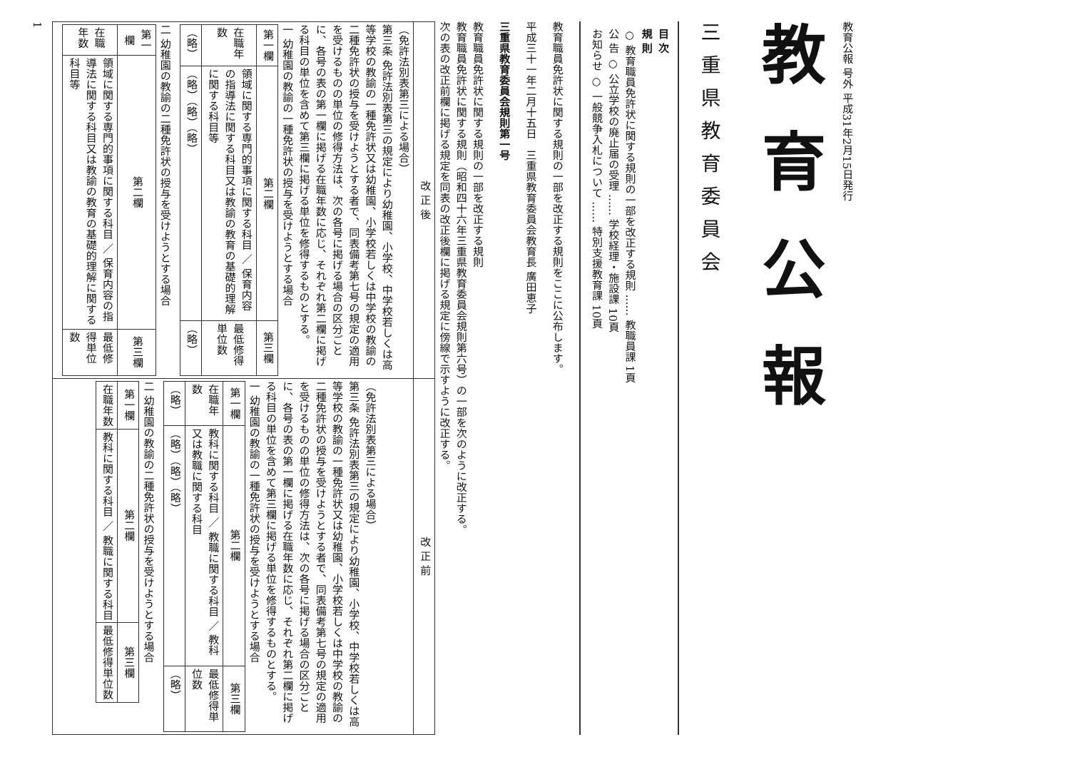教育公報 号外 平成31年2月15日発行
教育公報
三重県教育委員会
目 次
規 則
○ 教育職員免許状に関する規則の一部を改正する規則 …… 教職員課 1頁
公 告 ○ 公立学校の廃止届の受理 …… 学校経理・施設課 10頁
お知らせ ○ 一般競争入札について …… 特別支援教育課 10頁
教育職員免許状に関する規則の一部を改正する規則をここに公布します。
平成三十一年二月十五日　三重県教育委員会教育長 廣田恵子
三重県教育委員会規則第一号
教育職員免許状に関する規則の一部を改正する規則
教育職員免許状に関する規則（昭和四十六年三重県教育委員会規則第六号）の一部を次のように改正する。
次の表の改正前欄に掲げる規定を同表の改正後欄に掲げる規定に傍線で示すように改正する。
| 改 正 後 | 改 正 前 |
| --- | --- |
| （免許法別表第三による場合） 第三条 免許法別表第三の規定により幼稚園、小学校、中学校若しくは高等学校の教諭の一種免許状又は幼稚園、小学校若しくは中学校の教諭の二種免許状の授与を受けようとする者で、同表備考第七号の規定の適用を受けるものの単位の修得方法は、次の各号に掲げる場合の区分ごとに、各号の表の第一欄に掲げる在職年数に応じ、それぞれ第二欄に掲げる科目の単位を含めて第三欄に掲げる単位を修得するものとする。 一 幼稚園の教諭の一種免許状の授与を受けようとする場合 / 第一欄 / 第二欄 / 第三欄 / / --- / --- / --- / / 在職年数 / 領域に関する専門的事項に関する科目 ／ 保育内容の指導法に関する科目又は教諭の教育の基礎的理解に関する科目等 / 最低修得単位数 / / （略） / （略）（略）（略） / （略） / 二 幼稚園の教諭の二種免許状の授与を受けようとする場合 / 第一欄 / 第二欄 / 第三欄 / / --- / --- / --- / / 在職年数 / 領域に関する専門的事項に関する科目 ／ 保育内容の指導法に関する科目又は教諭の教育の基礎的理解に関する科目等 / 最低修得単位数 / | （免許法別表第三による場合） 第三条 免許法別表第三の規定により幼稚園、小学校、中学校若しくは高等学校の教諭の一種免許状又は幼稚園、小学校若しくは中学校の教諭の二種免許状の授与を受けようとする者で、同表備考第七号の規定の適用を受けるものの単位の修得方法は、次の各号に掲げる場合の区分ごとに、各号の表の第一欄に掲げる在職年数に応じ、それぞれ第二欄に掲げる科目の単位を含めて第三欄に掲げる単位を修得するものとする。 一 幼稚園の教諭の一種免許状の授与を受けようとする場合 / 第一欄 / 第二欄 / 第三欄 / / --- / --- / --- / / 在職年数 / 教科に関する科目 ／ 教職に関する科目 ／ 教科又は教職に関する科目 / 最低修得単位数 / / （略） / （略）（略）（略） / （略） / 二 幼稚園の教諭の二種免許状の授与を受けようとする場合 / 第一欄 / 第二欄 / 第三欄 / / --- / --- / --- / / 在職年数 / 教科に関する科目 ／ 教職に関する科目 / 最低修得単位数 / |
1